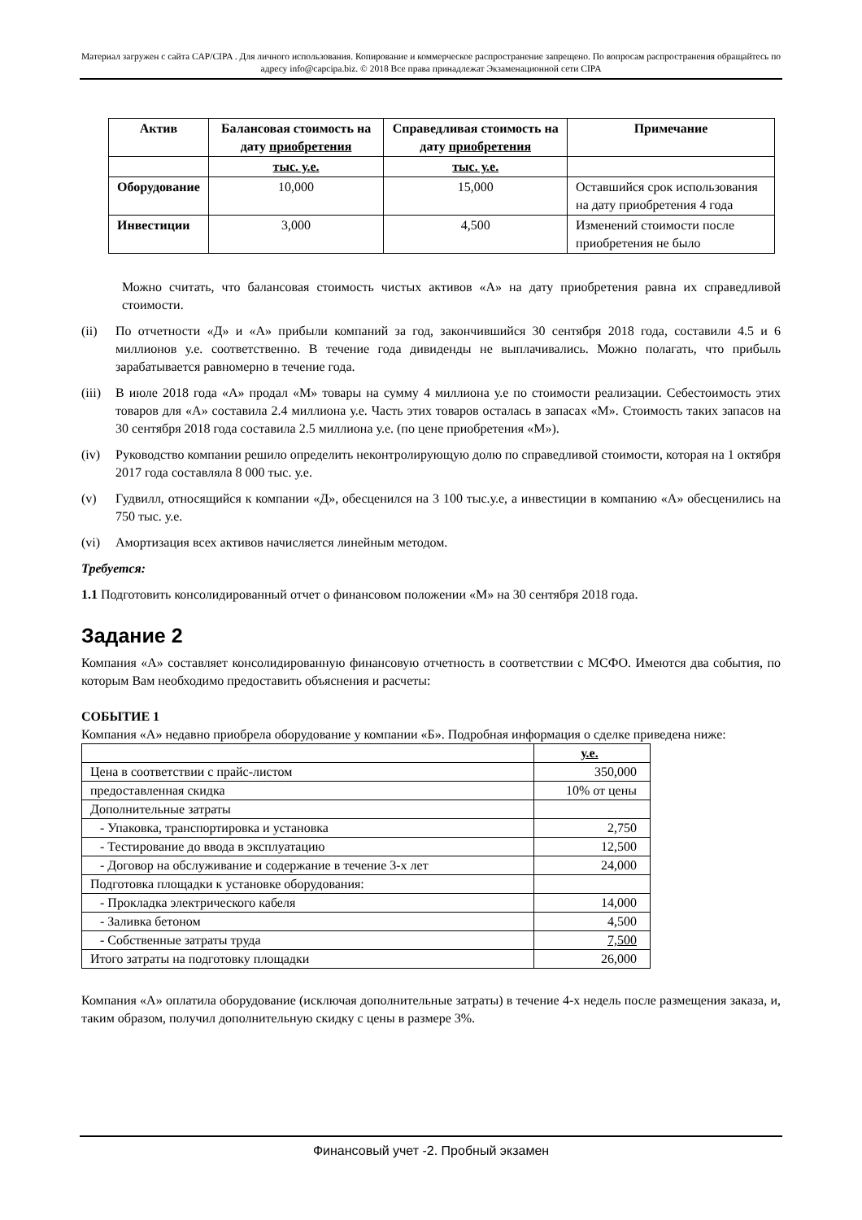Материал загружен с сайта CAP/CIPA . Для личного использования. Копирование и коммерческое распространение запрещено. По вопросам распространения обращайтесь по адресу info@capcipa.biz. © 2018 Все права принадлежат Экзаменационной сети CIPA
| Актив | Балансовая стоимость на дату приобретения | Справедливая стоимость на дату приобретения | Примечание |
| --- | --- | --- | --- |
| | тыс. у.е. | тыс. у.е. | |
| Оборудование | 10,000 | 15,000 | Оставшийся срок использования на дату приобретения 4 года |
| Инвестиции | 3,000 | 4,500 | Изменений стоимости после приобретения не было |
Можно считать, что балансовая стоимость чистых активов «А» на дату приобретения равна их справедливой стоимости.
(ii) По отчетности «Д» и «А» прибыли компаний за год, закончившийся 30 сентября 2018 года, составили 4.5 и 6 миллионов у.е. соответственно. В течение года дивиденды не выплачивались. Можно полагать, что прибыль зарабатывается равномерно в течение года.
(iii) В июле 2018 года «А» продал «М» товары на сумму 4 миллиона у.е по стоимости реализации. Себестоимость этих товаров для «А» составила 2.4 миллиона у.е. Часть этих товаров осталась в запасах «М». Стоимость таких запасов на 30 сентября 2018 года составила 2.5 миллиона у.е. (по цене приобретения «М»).
(iv) Руководство компании решило определить неконтролирующую долю по справедливой стоимости, которая на 1 октября 2017 года составляла 8 000 тыс. у.е.
(v) Гудвилл, относящийся к компании «Д», обесценился на 3 100 тыс.у.е, а инвестиции в компанию «А» обесценились на 750 тыс. у.е.
(vi) Амортизация всех активов начисляется линейным методом.
Требуется:
1.1 Подготовить консолидированный отчет о финансовом положении «М» на 30 сентября 2018 года.
Задание 2
Компания «А» составляет консолидированную финансовую отчетность в соответствии с МСФО. Имеются два события, по которым Вам необходимо предоставить объяснения и расчеты:
СОБЫТИЕ 1
Компания «А» недавно приобрела оборудование у компании «Б». Подробная информация о сделке приведена ниже:
| | у.е. |
| Цена в соответствии с прайс-листом | 350,000 |
| предоставленная скидка | 10% от цены |
| Дополнительные затраты | |
| - Упаковка, транспортировка и установка | 2,750 |
| - Тестирование до ввода в эксплуатацию | 12,500 |
| - Договор на обслуживание и содержание в течение 3-х лет | 24,000 |
| Подготовка площадки к установке оборудования: | |
| - Прокладка электрического кабеля | 14,000 |
| - Заливка бетоном | 4,500 |
| - Собственные затраты труда | 7,500 |
| Итого затраты на подготовку площадки | 26,000 |
Компания «А» оплатила оборудование (исключая дополнительные затраты) в течение 4-х недель после размещения заказа, и, таким образом, получил дополнительную скидку с цены в размере 3%.
Финансовый учет -2. Пробный экзамен